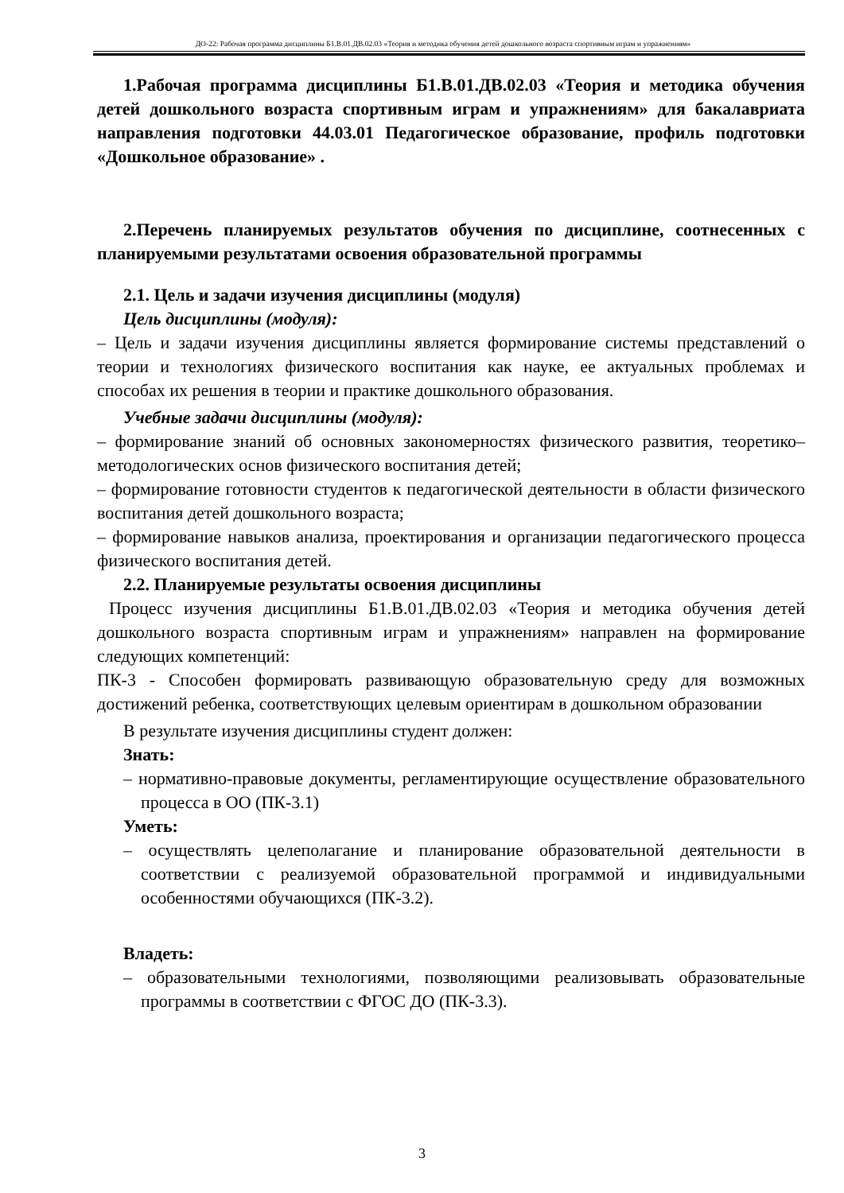ДО-22: Рабочая программа дисциплины Б1.В.01.ДВ.02.03 «Теория и методика обучения детей дошкольного возраста спортивным играм и упражнениям»
1.Рабочая программа дисциплины Б1.В.01.ДВ.02.03 «Теория и методика обучения детей дошкольного возраста спортивным играм и упражнениям» для бакалавриата направления подготовки 44.03.01 Педагогическое образование, профиль подготовки «Дошкольное образование» .
2.Перечень планируемых результатов обучения по дисциплине, соотнесенных с планируемыми результатами освоения образовательной программы
2.1. Цель и задачи изучения дисциплины (модуля)
Цель дисциплины (модуля):
– Цель и задачи изучения дисциплины является формирование системы представлений о теории и технологиях физического воспитания как науке, ее актуальных проблемах и способах их решения в теории и практике дошкольного образования.
Учебные задачи дисциплины (модуля):
– формирование знаний об основных закономерностях физического развития, теоретико–методологических основ физического воспитания детей;
– формирование готовности студентов к педагогической деятельности в области физического воспитания детей дошкольного возраста;
– формирование навыков анализа, проектирования и организации педагогического процесса физического воспитания детей.
2.2. Планируемые результаты освоения дисциплины
Процесс изучения дисциплины Б1.В.01.ДВ.02.03 «Теория и методика обучения детей дошкольного возраста спортивным играм и упражнениям» направлен на формирование следующих компетенций:
ПК-3 - Способен формировать развивающую образовательную среду для возможных достижений ребенка, соответствующих целевым ориентирам в дошкольном образовании
В результате изучения дисциплины студент должен:
Знать:
– нормативно-правовые документы, регламентирующие осуществление образовательного процесса в ОО (ПК-3.1)
Уметь:
– осуществлять целеполагание и планирование образовательной деятельности в соответствии с реализуемой образовательной программой и индивидуальными особенностями обучающихся (ПК-3.2).
Владеть:
– образовательными технологиями, позволяющими реализовывать образовательные программы в соответствии с ФГОС ДО (ПК-3.3).
3